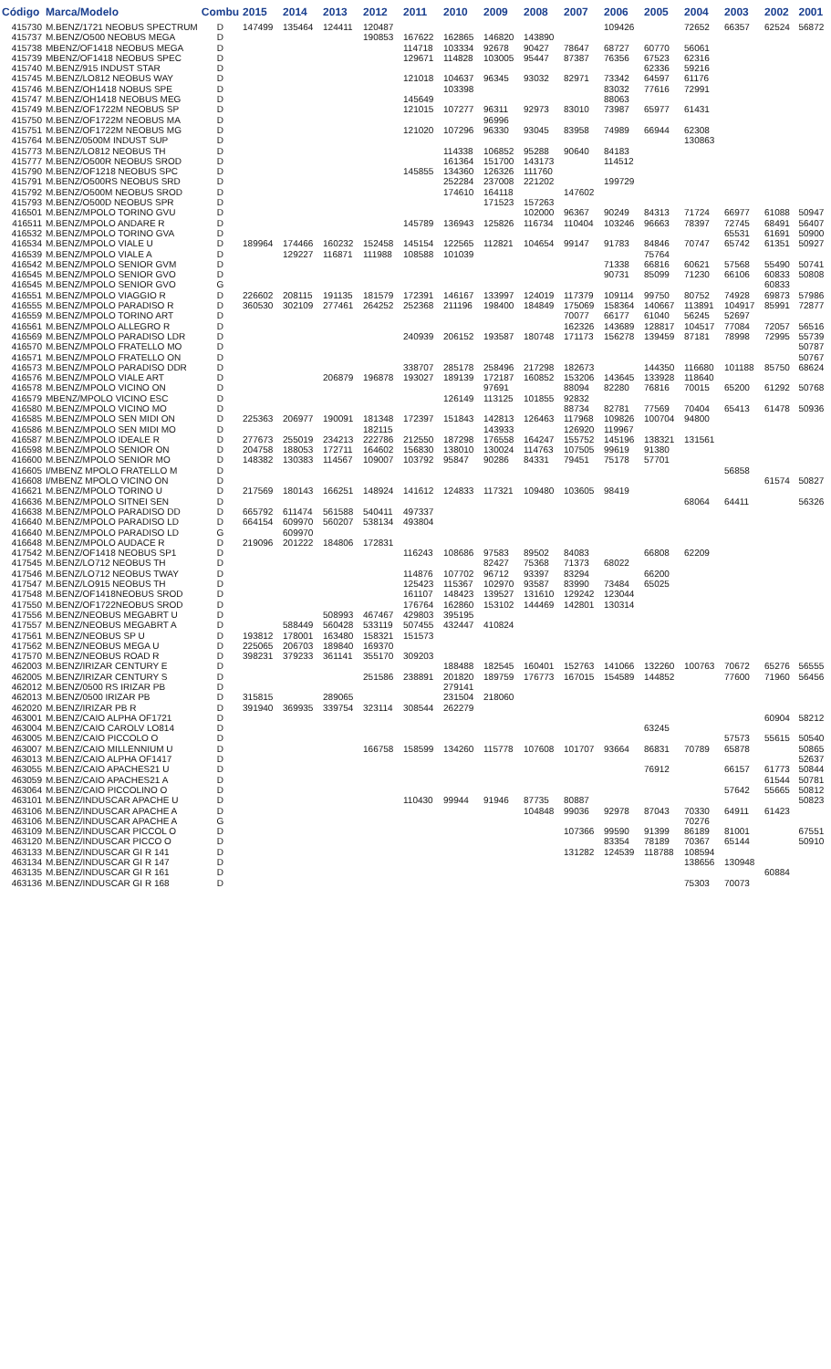| Código | Marca/Modelo | Combu | 2015 | 2014 | 2013 | 2012 | 2011 | 2010 | 2009 | 2008 | 2007 | 2006 | 2005 | 2004 | 2003 | 2002 | 2001 |
| --- | --- | --- | --- | --- | --- | --- | --- | --- | --- | --- | --- | --- | --- | --- | --- | --- | --- |
| 415730 | M.BENZ/1721 NEOBUS SPECTRUM | D | 147499 | 135464 | 124411 | 120487 | | | | | | 109426 | | 72652 | 66357 | 62524 | 56872 |
| 415737 | M.BENZ/O500 NEOBUS MEGA | D | | | | 190853 | 167622 | 162865 | 146820 | 143890 | | | | | | | |
| 415738 | MBENZ/OF1418 NEOBUS MEGA | D | | | | | 114718 | 103334 | 92678 | 90427 | 78647 | 68727 | 60770 | 56061 | | | |
| 415739 | MBENZ/OF1418 NEOBUS SPEC | D | | | | | 129671 | 114828 | 103005 | 95447 | 87387 | 76356 | 67523 | 62316 | | | |
| 415740 | M.BENZ/915 INDUST STAR | D | | | | | | | | | | | 62336 | 59216 | | | |
| 415745 | M.BENZ/LO812 NEOBUS WAY | D | | | | | 121018 | 104637 | 96345 | 93032 | 82971 | 73342 | 64597 | 61176 | | | |
| 415746 | M.BENZ/OH1418 NOBUS SPE | D | | | | | | 103398 | | | | 83032 | 77616 | 72991 | | | |
| 415747 | M.BENZ/OH1418 NEOBUS MEG | D | | | | | 145649 | | | | | 88063 | | | | | |
| 415749 | M.BENZ/OF1722M NEOBUS SP | D | | | | | 121015 | 107277 | 96311 | 92973 | 83010 | 73987 | 65977 | 61431 | | | |
| 415750 | M.BENZ/OF1722M NEOBUS MA | D | | | | | | | 96996 | | | | | | | | |
| 415751 | M.BENZ/OF1722M NEOBUS MG | D | | | | | 121020 | 107296 | 96330 | 93045 | 83958 | 74989 | 66944 | 62308 | | | |
| 415764 | M.BENZ/0500M INDUST SUP | D | | | | | | | | | | | | 130863 | | | |
| 415773 | M.BENZ/LO812 NEOBUS TH | D | | | | | | 114338 | 106852 | 95288 | 90640 | 84183 | | | | | |
| 415777 | M.BENZ/O500R NEOBUS SROD | D | | | | | | 161364 | 151700 | 143173 | | 114512 | | | | | |
| 415790 | M.BENZ/OF1218 NEOBUS SPC | D | | | | | 145855 | 134360 | 126326 | 111760 | | | | | | | |
| 415791 | M.BENZ/O500RS NEOBUS SRD | D | | | | | | 252284 | 237008 | 221202 | | 199729 | | | | | |
| 415792 | M.BENZ/O500M NEOBUS SROD | D | | | | | | 174610 | 164118 | | 147602 | | | | | | |
| 415793 | M.BENZ/O500D NEOBUS SPR | D | | | | | | | 171523 | 157263 | | | | | | | |
| 416501 | M.BENZ/MPOLO TORINO GVU | D | | | | | | | | 102000 | 96367 | 90249 | 84313 | 71724 | 66977 | 61088 | 50947 |
| 416511 | M.BENZ/MPOLO ANDARE R | D | | | | | 145789 | 136943 | 125826 | 116734 | 110404 | 103246 | 96663 | 78397 | 72745 | 68491 | 56407 |
| 416532 | M.BENZ/MPOLO TORINO GVA | D | | | | | | | | | | | | | 65531 | 61691 | 50900 |
| 416534 | M.BENZ/MPOLO VIALE U | D | 189964 | 174466 | 160232 | 152458 | 145154 | 122565 | 112821 | 104654 | 99147 | 91783 | 84846 | 70747 | 65742 | 61351 | 50927 |
| 416539 | M.BENZ/MPOLO VIALE A | D | | 129227 | 116871 | 111988 | 108588 | 101039 | | | | | 75764 | | | | |
| 416542 | M.BENZ/MPOLO SENIOR GVM | D | | | | | | | | | | 71338 | 66816 | 60621 | 57568 | 55490 | 50741 |
| 416545 | M.BENZ/MPOLO SENIOR GVO | D | | | | | | | | | | 90731 | 85099 | 71230 | 66106 | 60833 | 50808 |
| 416545 | M.BENZ/MPOLO SENIOR GVO | G | | | | | | | | | | | | | | 60833 | |
| 416551 | M.BENZ/MPOLO VIAGGIO R | D | 226602 | 208115 | 191135 | 181579 | 172391 | 146167 | 133997 | 124019 | 117379 | 109114 | 99750 | 80752 | 74928 | 69873 | 57986 |
| 416555 | M.BENZ/MPOLO PARADISO R | D | 360530 | 302109 | 277461 | 264252 | 252368 | 211196 | 198400 | 184849 | 175069 | 158364 | 140667 | 113891 | 104917 | 85991 | 72877 |
| 416559 | M.BENZ/MPOLO TORINO ART | D | | | | | | | | | 70077 | 66177 | 61040 | 56245 | 52697 | | |
| 416561 | M.BENZ/MPOLO ALLEGRO R | D | | | | | | | | | 162326 | 143689 | 128817 | 104517 | 77084 | 72057 | 56516 |
| 416569 | M.BENZ/MPOLO PARADISO LDR | D | | | | | 240939 | 206152 | 193587 | 180748 | 171173 | 156278 | 139459 | 87181 | 78998 | 72995 | 55739 |
| 416570 | M.BENZ/MPOLO FRATELLO MO | D | | | | | | | | | | | | | | | 50787 |
| 416571 | M.BENZ/MPOLO FRATELLO ON | D | | | | | | | | | | | | | | | 50767 |
| 416573 | M.BENZ/MPOLO PARADISO DDR | D | | | | | 338707 | 285178 | 258496 | 217298 | 182673 | | 144350 | 116680 | 101188 | 85750 | 68624 |
| 416576 | M.BENZ/MPOLO VIALE ART | D | | | 206879 | 196878 | 193027 | 189139 | 172187 | 160852 | 153206 | 143645 | 133928 | 118640 | | | |
| 416578 | M.BENZ/MPOLO VICINO ON | D | | | | | | | 97691 | | 88094 | 82280 | 76816 | 70015 | 65200 | 61292 | 50768 |
| 416579 | MBENZ/MPOLO VICINO ESC | D | | | | | | 126149 | 113125 | 101855 | 92832 | | | | | | |
| 416580 | M.BENZ/MPOLO VICINO MO | D | | | | | | | | | 88734 | 82781 | 77569 | 70404 | 65413 | 61478 | 50936 |
| 416585 | M.BENZ/MPOLO SEN MIDI ON | D | 225363 | 206977 | 190091 | 181348 | 172397 | 151843 | 142813 | 126463 | 117968 | 109826 | 100704 | 94800 | | | |
| 416586 | M.BENZ/MPOLO SEN MIDI MO | D | | | | 182115 | | | 143933 | | 126920 | 119967 | | | | | |
| 416587 | M.BENZ/MPOLO IDEALE R | D | 277673 | 255019 | 234213 | 222786 | 212550 | 187298 | 176558 | 164247 | 155752 | 145196 | 138321 | 131561 | | | |
| 416598 | M.BENZ/MPOLO SENIOR ON | D | 204758 | 188053 | 172711 | 164602 | 156830 | 138010 | 130024 | 114763 | 107505 | 99619 | 91380 | | | | |
| 416600 | M.BENZ/MPOLO SENIOR MO | D | 148382 | 130383 | 114567 | 109007 | 103792 | 95847 | 90286 | 84331 | 79451 | 75178 | 57701 | | | | |
| 416605 | I/MBENZ MPOLO FRATELLO M | D | | | | | | | | | | | | | 56858 | | |
| 416608 | I/MBENZ MPOLO VICINO ON | D | | | | | | | | | | | | | | 61574 | 50827 |
| 416621 | M.BENZ/MPOLO TORINO U | D | 217569 | 180143 | 166251 | 148924 | 141612 | 124833 | 117321 | 109480 | 103605 | 98419 | | | | | |
| 416636 | M.BENZ/MPOLO SITNEI SEN | D | | | | | | | | | | | | 68064 | 64411 | | 56326 |
| 416638 | M.BENZ/MPOLO PARADISO DD | D | 665792 | 611474 | 561588 | 540411 | 497337 | | | | | | | | | | |
| 416640 | M.BENZ/MPOLO PARADISO LD | D | 664154 | 609970 | 560207 | 538134 | 493804 | | | | | | | | | | |
| 416640 | M.BENZ/MPOLO PARADISO LD | G | | 609970 | | | | | | | | | | | | | |
| 416648 | M.BENZ/MPOLO AUDACE R | D | 219096 | 201222 | 184806 | 172831 | | | | | | | | | | | |
| 417542 | M.BENZ/OF1418 NEOBUS SP1 | D | | | | | 116243 | 108686 | 97583 | 89502 | 84083 | | 66808 | 62209 | | | |
| 417545 | M.BENZ/LO712 NEOBUS TH | D | | | | | | | 82427 | 75368 | 71373 | 68022 | | | | | |
| 417546 | M.BENZ/LO712 NEOBUS TWAY | D | | | | | 114876 | 107702 | 96712 | 93397 | 83294 | | 66200 | | | | |
| 417547 | M.BENZ/LO915 NEOBUS TH | D | | | | | 125423 | 115367 | 102970 | 93587 | 83990 | 73484 | 65025 | | | | |
| 417548 | M.BENZ/OF1418NEOBUS SROD | D | | | | | 161107 | 148423 | 139527 | 131610 | 129242 | 123044 | | | | | |
| 417550 | M.BENZ/OF1722NEOBUS SROD | D | | | | | 176764 | 162860 | 153102 | 144469 | 142801 | 130314 | | | | | |
| 417556 | M.BENZ/NEOBUS MEGABRT U | D | | | 508993 | 467467 | 429803 | 395195 | | | | | | | | | |
| 417557 | M.BENZ/NEOBUS MEGABRT A | D | | 588449 | 560428 | 533119 | 507455 | 432447 | 410824 | | | | | | | | |
| 417561 | M.BENZ/NEOBUS SP U | D | 193812 | 178001 | 163480 | 158321 | 151573 | | | | | | | | | | |
| 417562 | M.BENZ/NEOBUS MEGA U | D | 225065 | 206703 | 189840 | 169370 | | | | | | | | | | | |
| 417570 | M.BENZ/NEOBUS ROAD R | D | 398231 | 379233 | 361141 | 355170 | 309203 | | | | | | | | | | |
| 462003 | M.BENZ/IRIZAR CENTURY E | D | | | | | | 188488 | 182545 | 160401 | 152763 | 141066 | 132260 | 100763 | 70672 | 65276 | 56555 |
| 462005 | M.BENZ/IRIZAR CENTURY S | D | | | | 251586 | 238891 | 201820 | 189759 | 176773 | 167015 | 154589 | 144852 | | 77600 | 71960 | 56456 |
| 462012 | M.BENZ/0500 RS IRIZAR PB | D | | | | | | 279141 | | | | | | | | | |
| 462013 | M.BENZ/0500 IRIZAR PB | D | 315815 | | 289065 | | | 231504 | 218060 | | | | | | | | |
| 462020 | M.BENZ/IRIZAR PB R | D | 391940 | 369935 | 339754 | 323114 | 308544 | 262279 | | | | | | | | | |
| 463001 | M.BENZ/CAIO ALPHA OF1721 | D | | | | | | | | | | | | | | 60904 | 58212 |
| 463004 | M.BENZ/CAIO CAROLV LO814 | D | | | | | | | | | | | 63245 | | | | |
| 463005 | M.BENZ/CAIO PICCOLO O | D | | | | | | | | | | | | | 57573 | 55615 | 50540 |
| 463007 | M.BENZ/CAIO MILLENNIUM U | D | | | | 166758 | 158599 | 134260 | 115778 | 107608 | 101707 | 93664 | 86831 | 70789 | 65878 | | 50865 |
| 463013 | M.BENZ/CAIO ALPHA OF1417 | D | | | | | | | | | | | | | | | 52637 |
| 463055 | M.BENZ/CAIO APACHES21 U | D | | | | | | | | | | | 76912 | | 66157 | 61773 | 50844 |
| 463059 | M.BENZ/CAIO APACHES21 A | D | | | | | | | | | | | | | | 61544 | 50781 |
| 463064 | M.BENZ/CAIO PICCOLINO O | D | | | | | | | | | | | | | 57642 | 55665 | 50812 |
| 463101 | M.BENZ/INDUSCAR APACHE U | D | | | | | 110430 | 99944 | 91946 | 87735 | 80887 | | | | | | 50823 |
| 463106 | M.BENZ/INDUSCAR APACHE A | D | | | | | | | | 104848 | 99036 | 92978 | 87043 | 70330 | 64911 | 61423 | |
| 463106 | M.BENZ/INDUSCAR APACHE A | G | | | | | | | | | | | | 70276 | | | |
| 463109 | M.BENZ/INDUSCAR PICCOL O | D | | | | | | | | | 107366 | 99590 | 91399 | 86189 | 81001 | | 67551 |
| 463120 | M.BENZ/INDUSCAR PICCO O | D | | | | | | | | | | 83354 | 78189 | 70367 | 65144 | | 50910 |
| 463133 | M.BENZ/INDUSCAR GI R 141 | D | | | | | | | | | 131282 | 124539 | 118788 | 108594 | | | |
| 463134 | M.BENZ/INDUSCAR GI R 147 | D | | | | | | | | | | | | 138656 | 130948 | | |
| 463135 | M.BENZ/INDUSCAR GI R 161 | D | | | | | | | | | | | | | | 60884 | |
| 463136 | M.BENZ/INDUSCAR GI R 168 | D | | | | | | | | | | | | 75303 | 70073 | | |